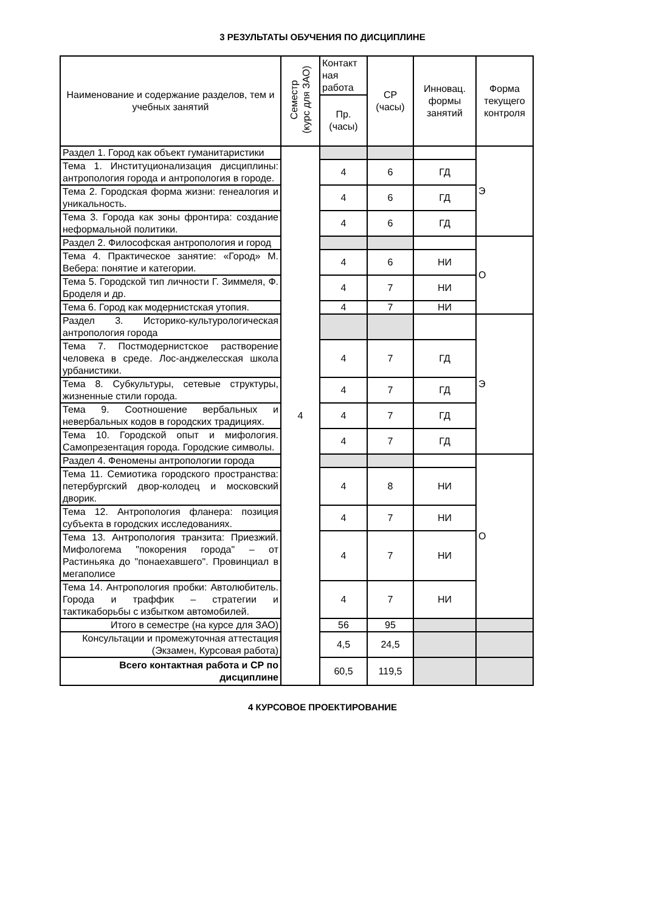3 РЕЗУЛЬТАТЫ ОБУЧЕНИЯ ПО ДИСЦИПЛИНЕ
| Наименование и содержание разделов, тем и учебных занятий | Семестр (курс для ЗАО) | Контакт ная работа | СР (часы) | Инновац. формы занятий | Форма текущего контроля |
| --- | --- | --- | --- | --- | --- |
| | | Пр. (часы) | | | |
| Раздел 1. Город как объект гуманитаристики | 4 | | | | Э |
| Тема 1. Институционализация дисциплины: антропология города и антропология в городе. | | 4 | 6 | ГД | |
| Тема 2. Городская форма жизни: генеалогия и уникальность. | | 4 | 6 | ГД | |
| Тема 3. Города как зоны фронтира: создание неформальной политики. | | 4 | 6 | ГД | |
| Раздел 2. Философская антропология и город | | | | | О |
| Тема 4. Практическое занятие: «Город» М. Вебера: понятие и категории. | | 4 | 6 | НИ | |
| Тема 5. Городской тип личности Г. Зиммеля, Ф. Броделя и др. | | 4 | 7 | НИ | |
| Тема 6. Город как модернистская утопия. | | 4 | 7 | НИ | |
| Раздел 3. Историко-культурологическая антропология города | | | | | Э |
| Тема 7. Постмодернистское растворение человека в среде. Лос-анджелесская школа урбанистики. | | 4 | 7 | ГД | |
| Тема 8. Субкультуры, сетевые структуры, жизненные стили города. | | 4 | 7 | ГД | |
| Тема 9. Соотношение вербальных и невербальных кодов в городских традициях. | | 4 | 7 | ГД | |
| Тема 10. Городской опыт и мифология. Самопрезентация города. Городские символы. | | 4 | 7 | ГД | |
| Раздел 4. Феномены антропологии города | | | | | О |
| Тема 11. Семиотика городского пространства: петербургский двор-колодец и московский дворик. | | 4 | 8 | НИ | |
| Тема 12. Антропология фланера: позиция субъекта в городских исследованиях. | | 4 | 7 | НИ | |
| Тема 13. Антропология транзита: Приезжий. Мифологема "покорения города" – от Растиньяка до "понаехавшего". Провинциал в мегаполисе | | 4 | 7 | НИ | |
| Тема 14. Антропология пробки: Автолюбитель. Города и траффик – стратегии и тактикаборьбы с избытком автомобилей. | | 4 | 7 | НИ | |
| Итого в семестре (на курсе для ЗАО) | | 56 | 95 | | |
| Консультации и промежуточная аттестация (Экзамен, Курсовая работа) | | 4,5 | 24,5 | | |
| Всего контактная работа и СР по дисциплине | | 60,5 | 119,5 | | |
4 КУРСОВОЕ ПРОЕКТИРОВАНИЕ